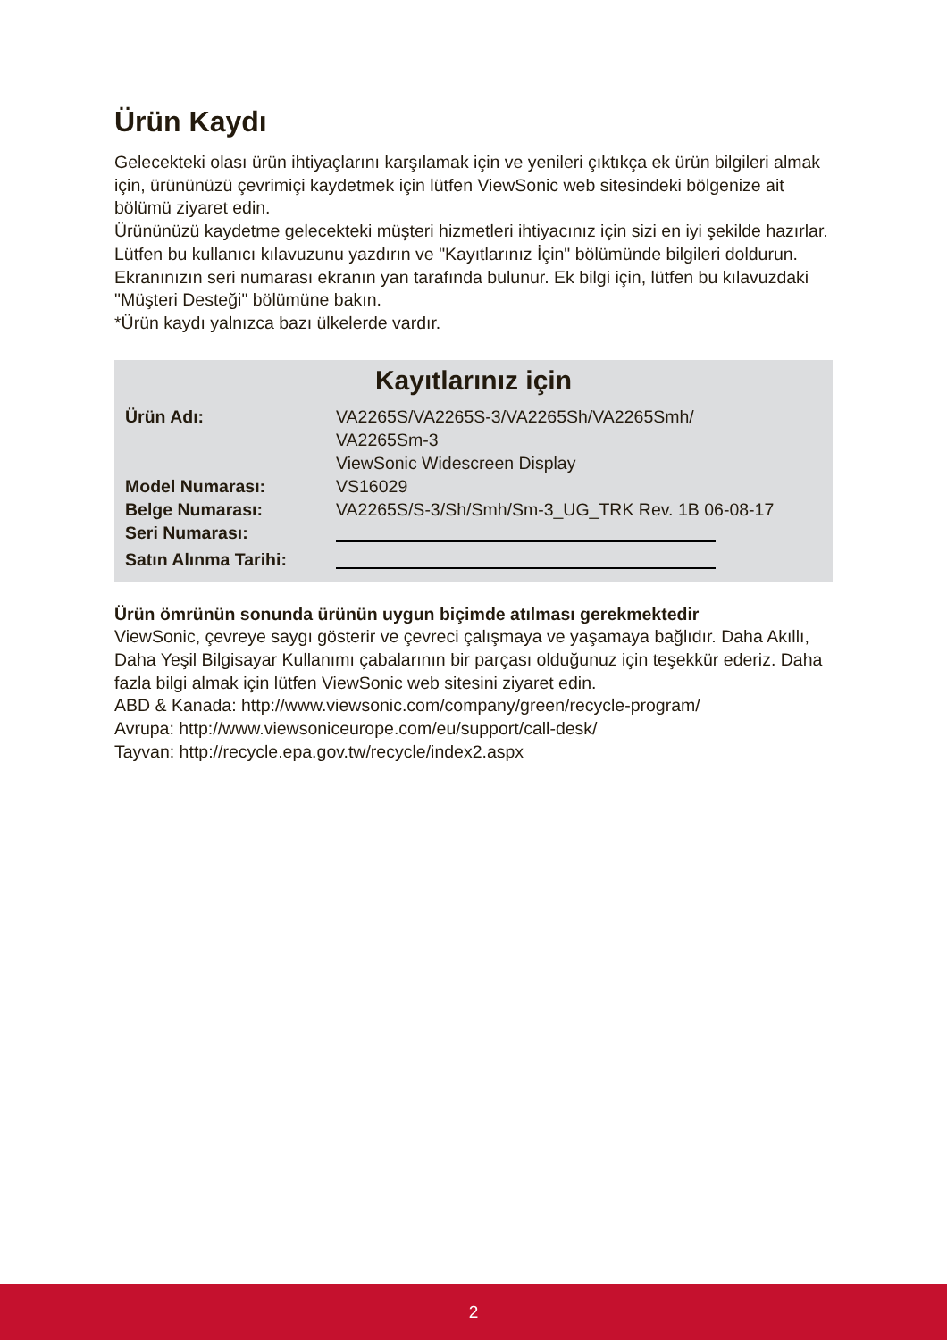Ürün Kaydı
Gelecekteki olası ürün ihtiyaçlarını karşılamak için ve yenileri çıktıkça ek ürün bilgileri almak için, ürününüzü çevrimiçi kaydetmek için lütfen ViewSonic web sitesindeki bölgenize ait bölümü ziyaret edin.
Ürününüzü kaydetme gelecekteki müşteri hizmetleri ihtiyacınız için sizi en iyi şekilde hazırlar.
Lütfen bu kullanıcı kılavuzunu yazdırın ve "Kayıtlarınız İçin" bölümünde bilgileri doldurun.
Ekranınızın seri numarası ekranın yan tarafında bulunur. Ek bilgi için, lütfen bu kılavuzdaki "Müşteri Desteği" bölümüne bakın.
*Ürün kaydı yalnızca bazı ülkelerde vardır.
Kayıtlarınız için
| Ürün Adı: | VA2265S/VA2265S-3/VA2265Sh/VA2265Smh/ VA2265Sm-3 ViewSonic Widescreen Display |
| Model Numarası: | VS16029 |
| Belge Numarası: | VA2265S/S-3/Sh/Smh/Sm-3_UG_TRK Rev. 1B 06-08-17 |
| Seri Numarası: | |
| Satın Alınma Tarihi: | |
Ürün ömrünün sonunda ürünün uygun biçimde atılması gerekmektedir
ViewSonic, çevreye saygı gösterir ve çevreci çalışmaya ve yaşamaya bağlıdır. Daha Akıllı, Daha Yeşil Bilgisayar Kullanımı çabalarının bir parçası olduğunuz için teşekkür ederiz. Daha fazla bilgi almak için lütfen ViewSonic web sitesini ziyaret edin.
ABD & Kanada: http://www.viewsonic.com/company/green/recycle-program/
Avrupa: http://www.viewsoniceurope.com/eu/support/call-desk/
Tayvan: http://recycle.epa.gov.tw/recycle/index2.aspx
2